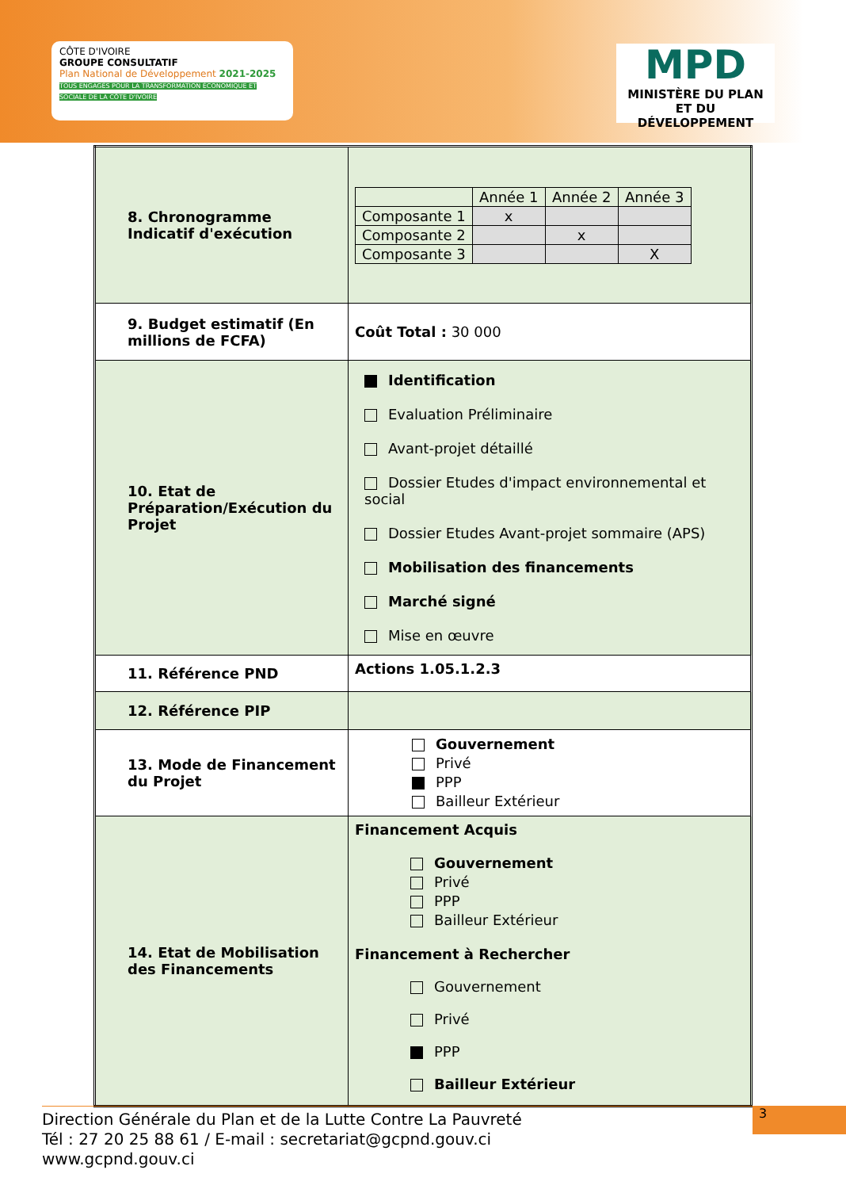CÔTE D'IVOIRE
GROUPE CONSULTATIF
Plan National de Développement 2021-2025
TOUS ENGAGÉS POUR LA TRANSFORMATION ÉCONOMIQUE ET SOCIALE DE LA CÔTE D'IVOIRE
MPD
MINISTÈRE DU PLAN
ET DU DÉVELOPPEMENT
| 8. Chronogramme Indicatif d'exécution | / / Année 1 / Année 2 / Année 3 / / Composante 1 / x / / / / Composante 2 / / x / / / Composante 3 / / / X / |
| 9. Budget estimatif (En millions de FCFA) | Coût Total : 30 000 |
| 10. Etat de Préparation/Exécution du Projet | Identification Evaluation Préliminaire Avant-projet détaillé Dossier Etudes d'impact environnemental et social Dossier Etudes Avant-projet sommaire (APS) Mobilisation des financements Marché signé Mise en œuvre |
| 11. Référence PND | Actions 1.05.1.2.3 |
| 12. Référence PIP | |
| 13. Mode de Financement du Projet | Gouvernement Privé PPP Bailleur Extérieur |
| 14. Etat de Mobilisation des Financements | Financement Acquis Gouvernement Privé PPP Bailleur Extérieur Financement à Rechercher Gouvernement Privé PPP Bailleur Extérieur |
Direction Générale du Plan et de la Lutte Contre La Pauvreté
Tél : 27 20 25 88 61 / E-mail : secretariat@gcpnd.gouv.ci
www.gcpnd.gouv.ci
3